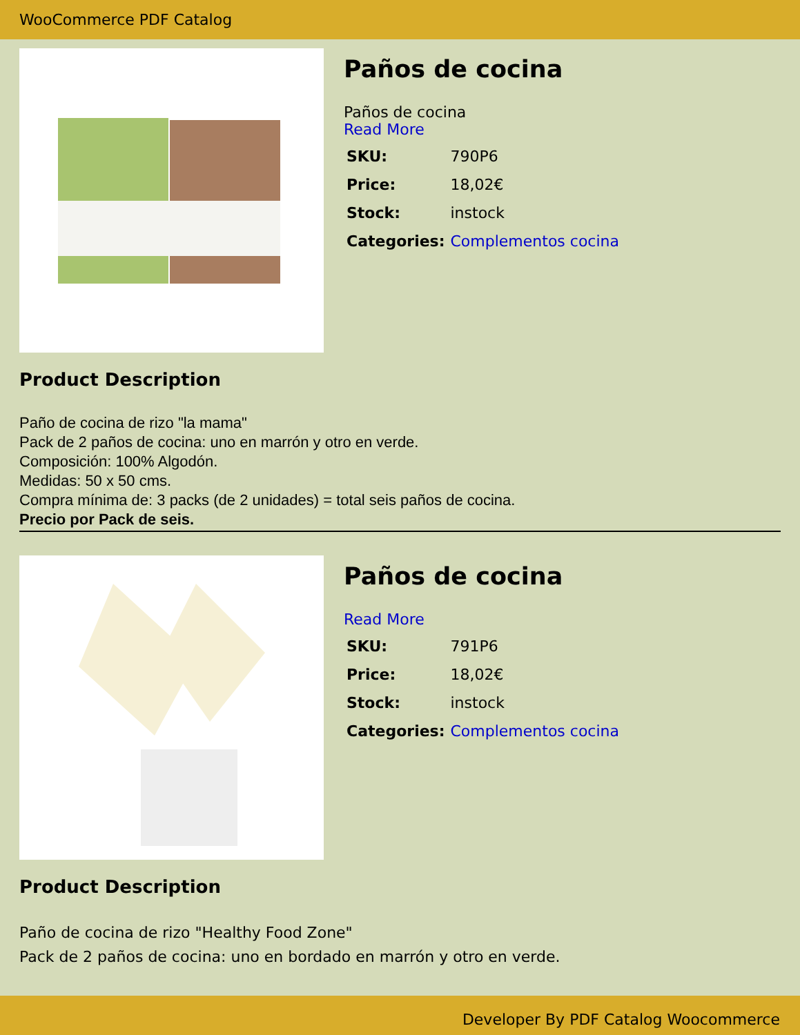WooCommerce PDF Catalog
Paños de cocina
Paños de cocina
Read More
| SKU: | 790P6 |
| Price: | 18,02€ |
| Stock: | instock |
| Categories: | Complementos cocina |
Product Description
Paño de cocina de rizo "la mama"
Pack de 2 paños de cocina: uno en marrón y otro en verde.
Composición: 100% Algodón.
Medidas: 50 x 50 cms.
Compra mínima de: 3 packs (de 2 unidades) = total seis paños de cocina.
Precio por Pack de seis.
Paños de cocina
Read More
| SKU: | 791P6 |
| Price: | 18,02€ |
| Stock: | instock |
| Categories: | Complementos cocina |
Product Description
Paño de cocina de rizo "Healthy Food Zone"
Pack de 2 paños de cocina: uno en bordado en marrón y otro en verde.
Developer By PDF Catalog Woocommerce